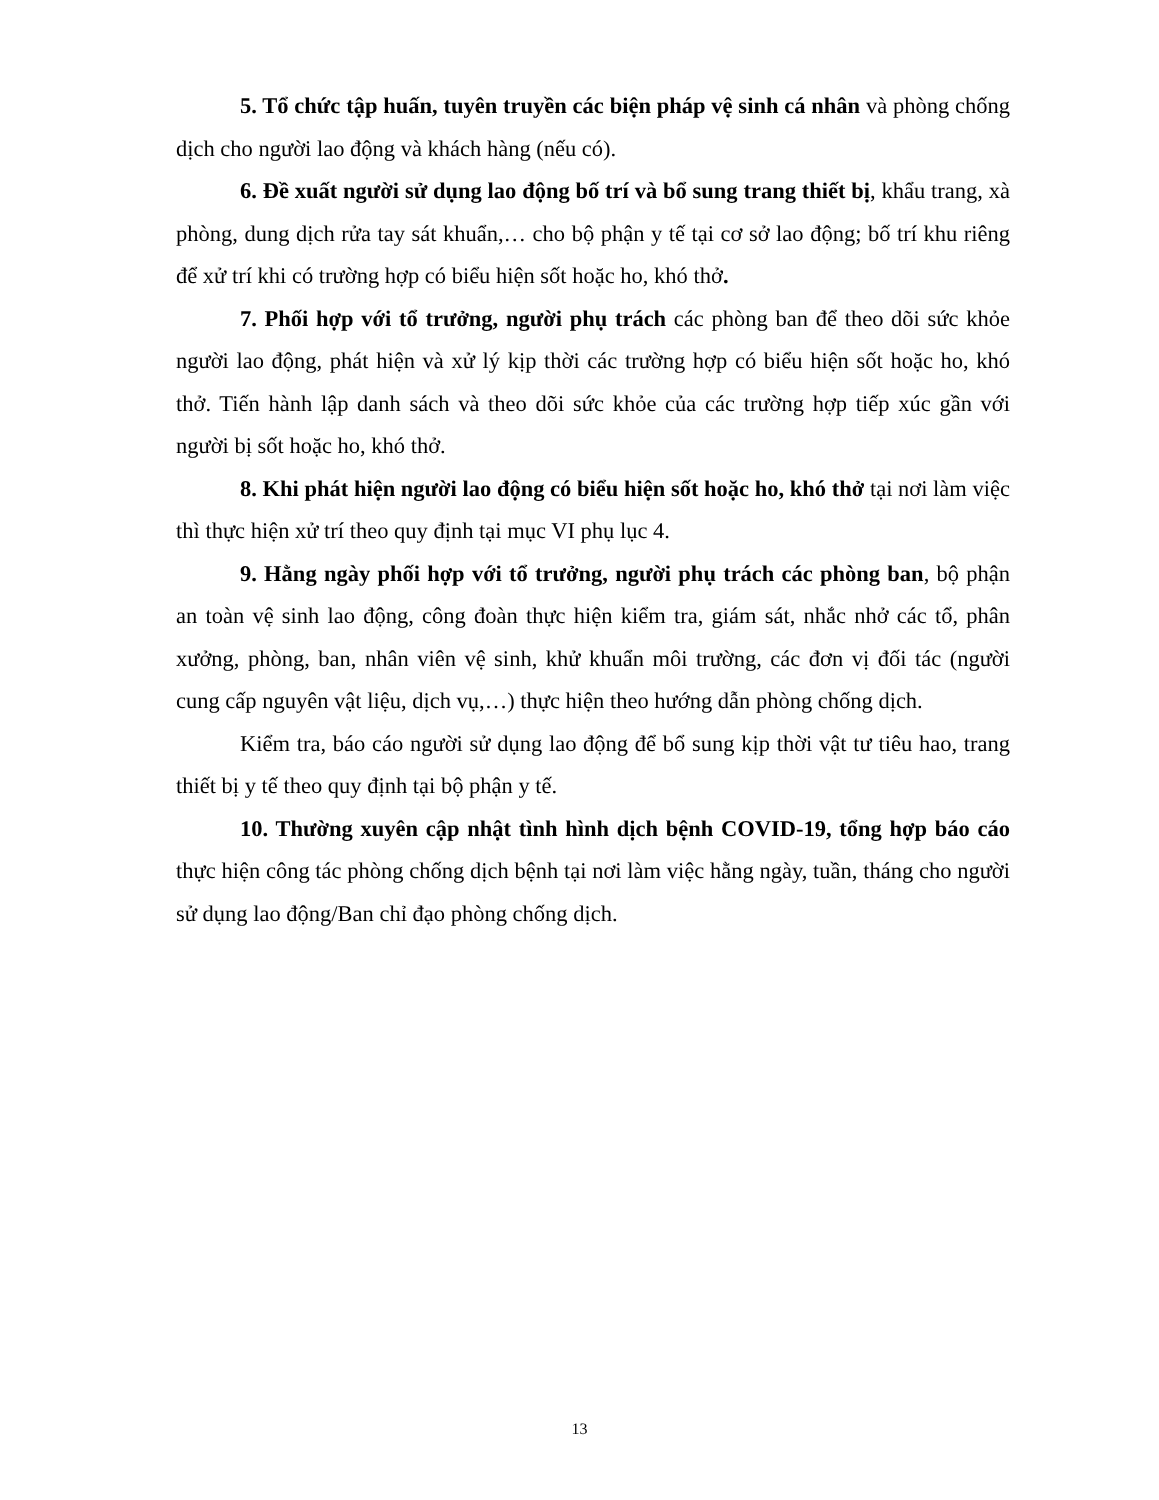5. Tổ chức tập huấn, tuyên truyền các biện pháp vệ sinh cá nhân và phòng chống dịch cho người lao động và khách hàng (nếu có).
6. Đề xuất người sử dụng lao động bố trí và bổ sung trang thiết bị, khẩu trang, xà phòng, dung dịch rửa tay sát khuẩn,… cho bộ phận y tế tại cơ sở lao động; bố trí khu riêng để xử trí khi có trường hợp có biểu hiện sốt hoặc ho, khó thở.
7. Phối hợp với tổ trưởng, người phụ trách các phòng ban để theo dõi sức khỏe người lao động, phát hiện và xử lý kịp thời các trường hợp có biểu hiện sốt hoặc ho, khó thở. Tiến hành lập danh sách và theo dõi sức khỏe của các trường hợp tiếp xúc gần với người bị sốt hoặc ho, khó thở.
8. Khi phát hiện người lao động có biểu hiện sốt hoặc ho, khó thở tại nơi làm việc thì thực hiện xử trí theo quy định tại mục VI phụ lục 4.
9. Hằng ngày phối hợp với tổ trưởng, người phụ trách các phòng ban, bộ phận an toàn vệ sinh lao động, công đoàn thực hiện kiểm tra, giám sát, nhắc nhở các tổ, phân xưởng, phòng, ban, nhân viên vệ sinh, khử khuẩn môi trường, các đơn vị đối tác (người cung cấp nguyên vật liệu, dịch vụ,…) thực hiện theo hướng dẫn phòng chống dịch.
Kiểm tra, báo cáo người sử dụng lao động để bổ sung kịp thời vật tư tiêu hao, trang thiết bị y tế theo quy định tại bộ phận y tế.
10. Thường xuyên cập nhật tình hình dịch bệnh COVID-19, tổng hợp báo cáo thực hiện công tác phòng chống dịch bệnh tại nơi làm việc hằng ngày, tuần, tháng cho người sử dụng lao động/Ban chỉ đạo phòng chống dịch.
13